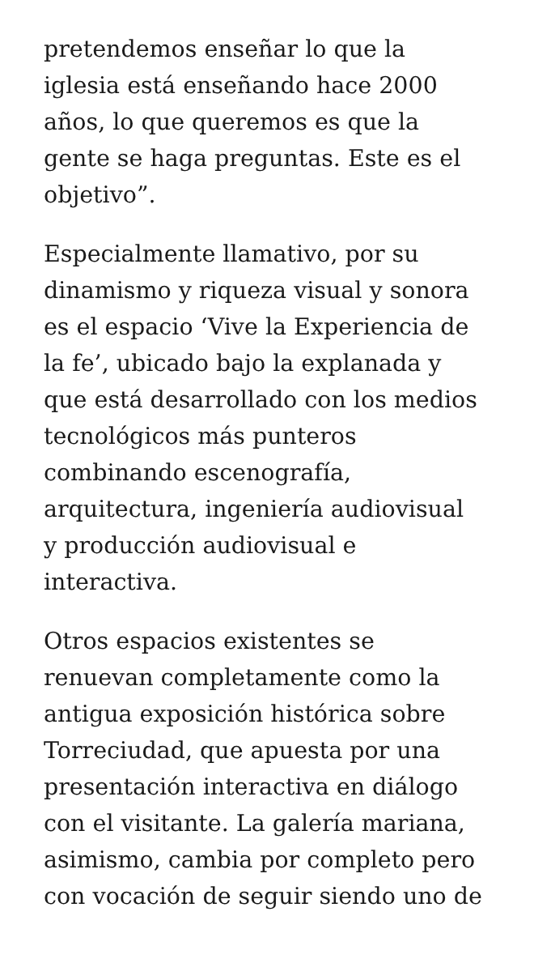pretendemos enseñar lo que la
iglesia está enseñando hace 2000
años, lo que queremos es que la
gente se haga preguntas. Este es el
objetivo”.
Especialmente llamativo, por su
dinamismo y riqueza visual y sonora
es el espacio ‘Vive la Experiencia de
la fe’, ubicado bajo la explanada y
que está desarrollado con los medios
tecnológicos más punteros
combinando escenografía,
arquitectura, ingeniería audiovisual
y producción audiovisual e
interactiva.
Otros espacios existentes se
renuevan completamente como la
antigua exposición histórica sobre
Torreciudad, que apuesta por una
presentación interactiva en diálogo
con el visitante. La galería mariana,
asimismo, cambia por completo pero
con vocación de seguir siendo uno de